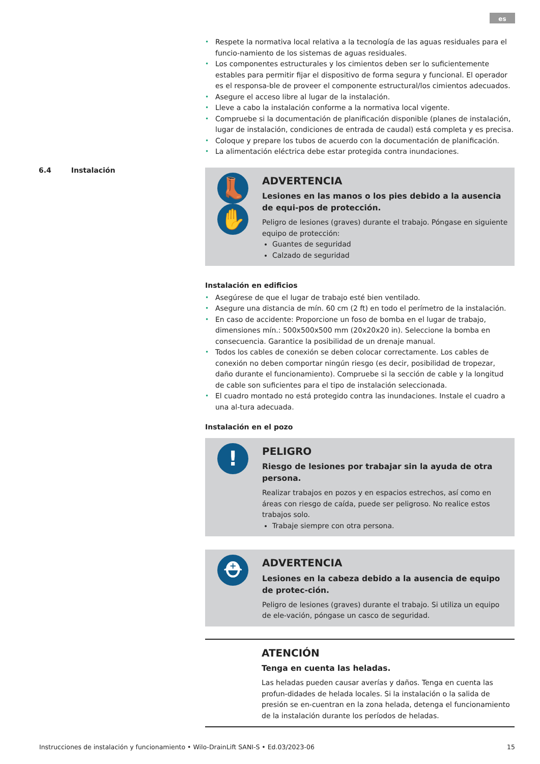es
6.4 Instalación
• Respete la normativa local relativa a la tecnología de las aguas residuales para el funcio-namiento de los sistemas de aguas residuales.
• Los componentes estructurales y los cimientos deben ser lo suficientemente estables para permitir fijar el dispositivo de forma segura y funcional. El operador es el responsa-ble de proveer el componente estructural/los cimientos adecuados.
• Asegure el acceso libre al lugar de la instalación.
• Lleve a cabo la instalación conforme a la normativa local vigente.
• Compruebe si la documentación de planificación disponible (planes de instalación, lugar de instalación, condiciones de entrada de caudal) está completa y es precisa.
• Coloque y prepare los tubos de acuerdo con la documentación de planificación.
• La alimentación eléctrica debe estar protegida contra inundaciones.
👢
✋
ADVERTENCIA
Lesiones en las manos o los pies debido a la ausencia de equi-pos de protección.
Peligro de lesiones (graves) durante el trabajo. Póngase en siguiente equipo de protección:
Guantes de seguridad
Calzado de seguridad
Instalación en edificios
• Asegúrese de que el lugar de trabajo esté bien ventilado.
• Asegure una distancia de mín. 60 cm (2 ft) en todo el perímetro de la instalación.
• En caso de accidente: Proporcione un foso de bomba en el lugar de trabajo, dimensiones mín.: 500x500x500 mm (20x20x20 in). Seleccione la bomba en consecuencia. Garantice la posibilidad de un drenaje manual.
• Todos los cables de conexión se deben colocar correctamente. Los cables de conexión no deben comportar ningún riesgo (es decir, posibilidad de tropezar, daño durante el funcionamiento). Compruebe si la sección de cable y la longitud de cable son suficientes para el tipo de instalación seleccionada.
• El cuadro montado no está protegido contra las inundaciones. Instale el cuadro a una al-tura adecuada.
Instalación en el pozo
!
PELIGRO
Riesgo de lesiones por trabajar sin la ayuda de otra persona.
Realizar trabajos en pozos y en espacios estrechos, así como en áreas con riesgo de caída, puede ser peligroso. No realice estos trabajos solo.
Trabaje siempre con otra persona.
⛑
ADVERTENCIA
Lesiones en la cabeza debido a la ausencia de equipo de protec-ción.
Peligro de lesiones (graves) durante el trabajo. Si utiliza un equipo de ele-vación, póngase un casco de seguridad.
ATENCIÓN
Tenga en cuenta las heladas.
Las heladas pueden causar averías y daños. Tenga en cuenta las profun-didades de helada locales. Si la instalación o la salida de presión se en-cuentran en la zona helada, detenga el funcionamiento de la instalación durante los períodos de heladas.
Instrucciones de instalación y funcionamiento • Wilo-DrainLift SANI-S • Ed.03/2023-06 15